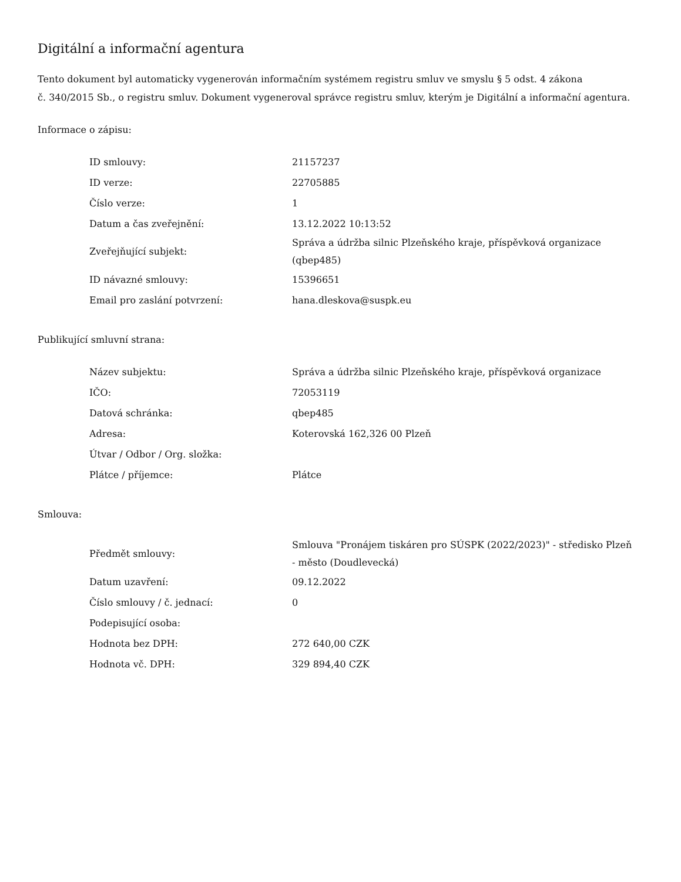Digitální a informační agentura
Tento dokument byl automaticky vygenerován informačním systémem registru smluv ve smyslu § 5 odst. 4 zákona
č. 340/2015 Sb., o registru smluv. Dokument vygeneroval správce registru smluv, kterým je Digitální a informační agentura.
Informace o zápisu:
| ID smlouvy: | 21157237 |
| ID verze: | 22705885 |
| Číslo verze: | 1 |
| Datum a čas zveřejnění: | 13.12.2022 10:13:52 |
| Zveřejňující subjekt: | Správa a údržba silnic Plzeňského kraje, příspěvková organizace (qbep485) |
| ID návazné smlouvy: | 15396651 |
| Email pro zaslání potvrzení: | hana.dleskova@suspk.eu |
Publikující smluvní strana:
| Název subjektu: | Správa a údržba silnic Plzeňského kraje, příspěvková organizace |
| IČO: | 72053119 |
| Datová schránka: | qbep485 |
| Adresa: | Koterovská 162,326 00 Plzeň |
| Útvar / Odbor / Org. složka: | |
| Plátce / příjemce: | Plátce |
Smlouva:
| Předmět smlouvy: | Smlouva "Pronájem tiskáren pro SÚSPK (2022/2023)" - středisko Plzeň - město (Doudlevecká) |
| Datum uzavření: | 09.12.2022 |
| Číslo smlouvy / č. jednací: | 0 |
| Podepisující osoba: | |
| Hodnota bez DPH: | 272 640,00 CZK |
| Hodnota vč. DPH: | 329 894,40 CZK |